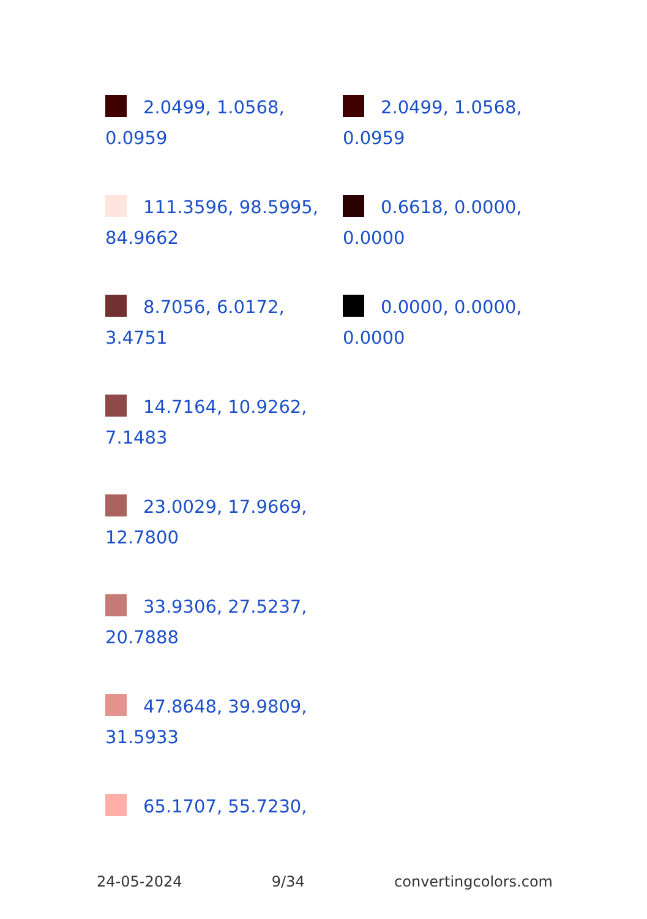2.0499, 1.0568, 0.0959
111.3596, 98.5995, 84.9662
8.7056, 6.0172, 3.4751
14.7164, 10.9262, 7.1483
23.0029, 17.9669, 12.7800
33.9306, 27.5237, 20.7888
47.8648, 39.9809, 31.5933
65.1707, 55.7230,
2.0499, 1.0568, 0.0959
0.6618, 0.0000, 0.0000
0.0000, 0.0000, 0.0000
24-05-2024 9/34 convertingcolors.com